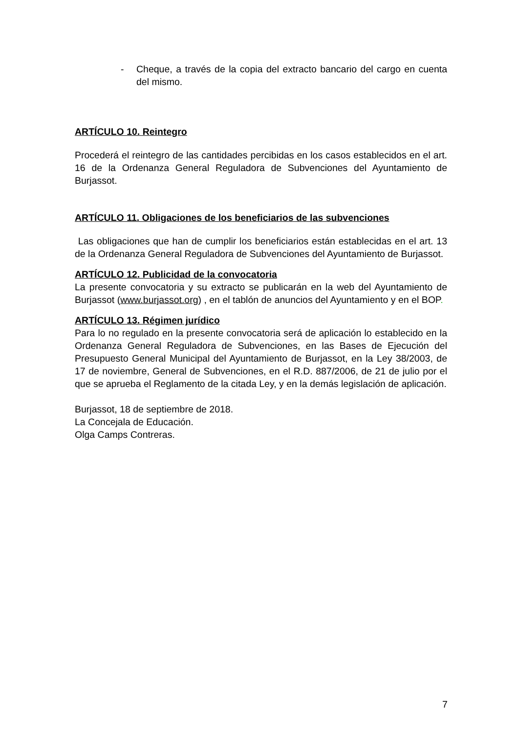- Cheque, a través de la copia del extracto bancario del cargo en cuenta del mismo.
ARTÍCULO 10. Reintegro
Procederá el reintegro de las cantidades percibidas en los casos establecidos en el art. 16 de la Ordenanza General Reguladora de Subvenciones del Ayuntamiento de Burjassot.
ARTÍCULO 11. Obligaciones de los beneficiarios de las subvenciones
Las obligaciones que han de cumplir los beneficiarios están establecidas en el art. 13 de la Ordenanza General Reguladora de Subvenciones del Ayuntamiento de Burjassot.
ARTÍCULO 12. Publicidad de la convocatoria
La presente convocatoria y su extracto se publicarán en la web del Ayuntamiento de Burjassot (www.burjassot.org) , en el tablón de anuncios del Ayuntamiento y en el BOP.
ARTÍCULO 13. Régimen jurídico
Para lo no regulado en la presente convocatoria será de aplicación lo establecido en la Ordenanza General Reguladora de Subvenciones, en las Bases de Ejecución del Presupuesto General Municipal del Ayuntamiento de Burjassot, en la Ley 38/2003, de 17 de noviembre, General de Subvenciones, en el R.D. 887/2006, de 21 de julio por el que se aprueba el Reglamento de la citada Ley, y en la demás legislación de aplicación.
Burjassot, 18 de septiembre de 2018.
La Concejala de Educación.
Olga Camps Contreras.
7